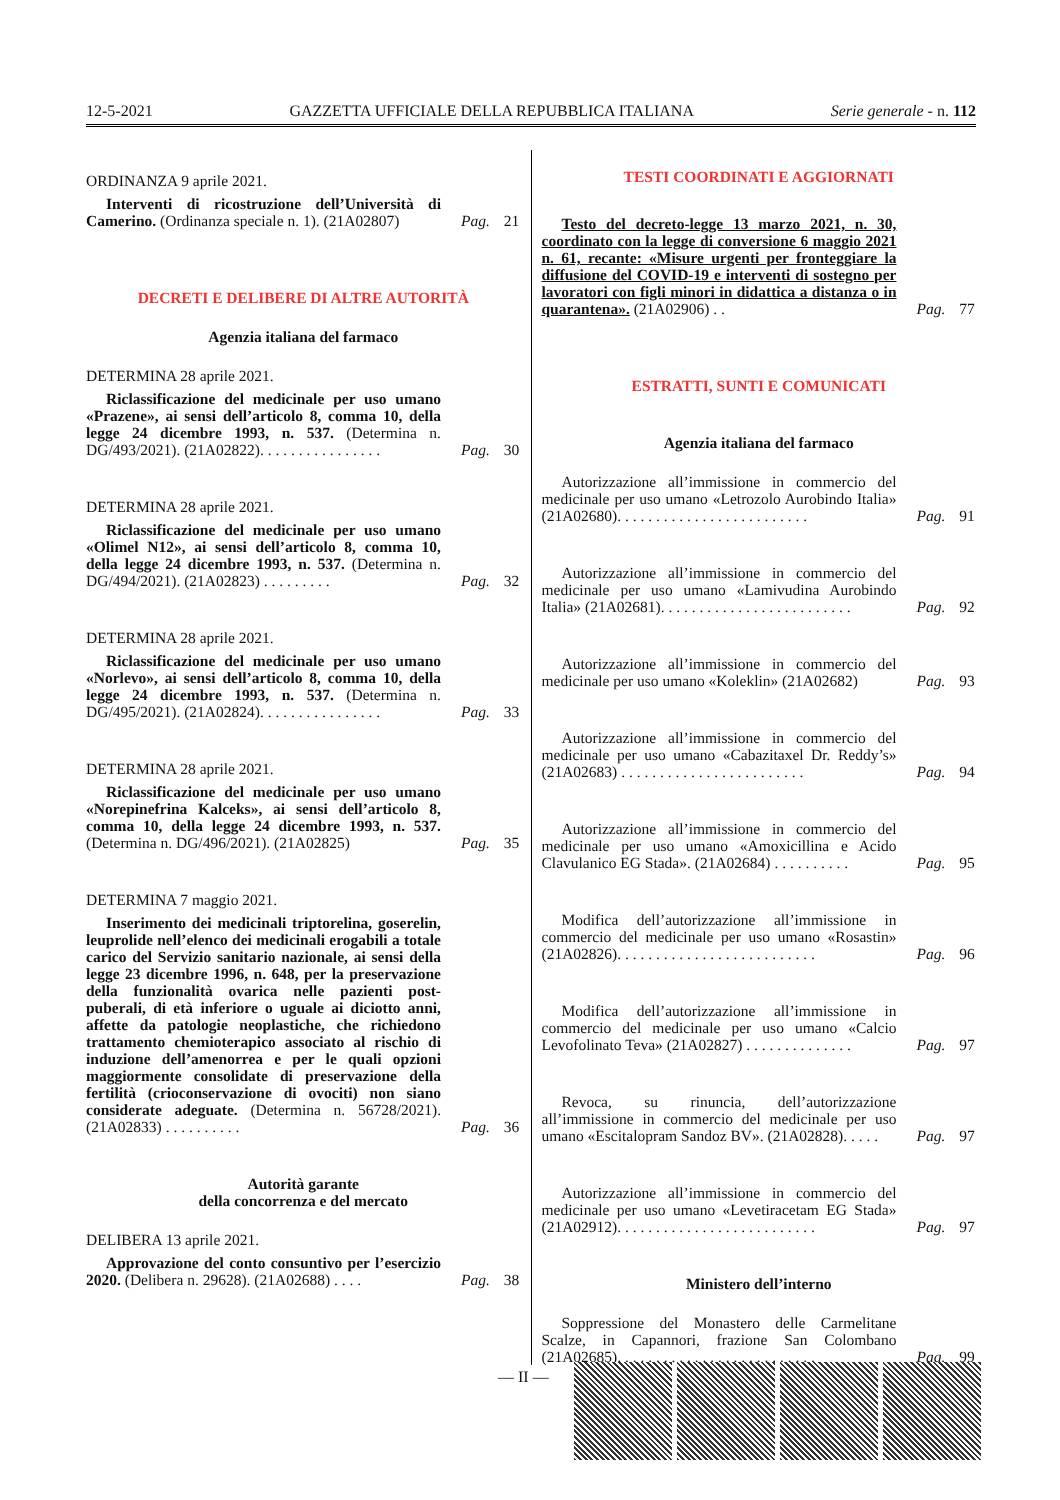12-5-2021 GAZZETTA UFFICIALE DELLA REPUBBLICA ITALIANA Serie generale - n. 112
ORDINANZA 9 aprile 2021.
Interventi di ricostruzione dell’Università di Camerino. (Ordinanza speciale n. 1). (21A02807)
Pag. 21
DECRETI E DELIBERE DI ALTRE AUTORITÀ
Agenzia italiana del farmaco
DETERMINA 28 aprile 2021.
Riclassificazione del medicinale per uso umano «Prazene», ai sensi dell’articolo 8, comma 10, della legge 24 dicembre 1993, n. 537. (Determina n. DG/493/2021). (21A02822). . . . . . . . . . . . . . . .
Pag. 30
DETERMINA 28 aprile 2021.
Riclassificazione del medicinale per uso umano «Olimel N12», ai sensi dell’articolo 8, comma 10, della legge 24 dicembre 1993, n. 537. (Determina n. DG/494/2021). (21A02823) . . . . . . . . .
Pag. 32
DETERMINA 28 aprile 2021.
Riclassificazione del medicinale per uso umano «Norlevo», ai sensi dell’articolo 8, comma 10, della legge 24 dicembre 1993, n. 537. (Determina n. DG/495/2021). (21A02824). . . . . . . . . . . . . . . .
Pag. 33
DETERMINA 28 aprile 2021.
Riclassificazione del medicinale per uso umano «Norepinefrina Kalceks», ai sensi dell’articolo 8, comma 10, della legge 24 dicembre 1993, n. 537. (Determina n. DG/496/2021). (21A02825)
Pag. 35
DETERMINA 7 maggio 2021.
Inserimento dei medicinali triptorelina, goserelin, leuprolide nell’elenco dei medicinali erogabili a totale carico del Servizio sanitario nazionale, ai sensi della legge 23 dicembre 1996, n. 648, per la preservazione della funzionalità ovarica nelle pazienti post-puberali, di età inferiore o uguale ai diciotto anni, affette da patologie neoplastiche, che richiedono trattamento chemioterapico associato al rischio di induzione dell’amenorrea e per le quali opzioni maggiormente consolidate di preservazione della fertilità (crioconservazione di ovociti) non siano considerate adeguate. (Determina n. 56728/2021). (21A02833) . . . . . . . . . .
Pag. 36
Autorità garante
della concorrenza e del mercato
DELIBERA 13 aprile 2021.
Approvazione del conto consuntivo per l’esercizio 2020. (Delibera n. 29628). (21A02688) . . . .
Pag. 38
TESTI COORDINATI E AGGIORNATI
Testo del decreto-legge 13 marzo 2021, n. 30, coordinato con la legge di conversione 6 maggio 2021 n. 61, recante: «Misure urgenti per fronteggiare la diffusione del COVID-19 e interventi di sostegno per lavoratori con figli minori in didattica a distanza o in quarantena». (21A02906) . .
Pag. 77
ESTRATTI, SUNTI E COMUNICATI
Agenzia italiana del farmaco
Autorizzazione all’immissione in commercio del medicinale per uso umano «Letrozolo Aurobindo Italia» (21A02680). . . . . . . . . . . . . . . . . . . . . . . . .
Pag. 91
Autorizzazione all’immissione in commercio del medicinale per uso umano «Lamivudina Aurobindo Italia» (21A02681). . . . . . . . . . . . . . . . . . . . . . . . .
Pag. 92
Autorizzazione all’immissione in commercio del medicinale per uso umano «Koleklin» (21A02682)
Pag. 93
Autorizzazione all’immissione in commercio del medicinale per uso umano «Cabazitaxel Dr. Reddy’s» (21A02683) . . . . . . . . . . . . . . . . . . . . . . . .
Pag. 94
Autorizzazione all’immissione in commercio del medicinale per uso umano «Amoxicillina e Acido Clavulanico EG Stada». (21A02684) . . . . . . . . . .
Pag. 95
Modifica dell’autorizzazione all’immissione in commercio del medicinale per uso umano «Rosastin» (21A02826). . . . . . . . . . . . . . . . . . . . . . . . . .
Pag. 96
Modifica dell’autorizzazione all’immissione in commercio del medicinale per uso umano «Calcio Levofolinato Teva» (21A02827) . . . . . . . . . . . . . .
Pag. 97
Revoca, su rinuncia, dell’autorizzazione all’immissione in commercio del medicinale per uso umano «Escitalopram Sandoz BV». (21A02828). . . . .
Pag. 97
Autorizzazione all’immissione in commercio del medicinale per uso umano «Levetiracetam EG Stada» (21A02912). . . . . . . . . . . . . . . . . . . . . . . . . .
Pag. 97
Ministero dell’interno
Soppressione del Monastero delle Carmelitane Scalze, in Capannori, frazione San Colombano (21A02685). . . . . . . . . . . . . . . . . . . . . . . . . .
Pag. 99
— II —